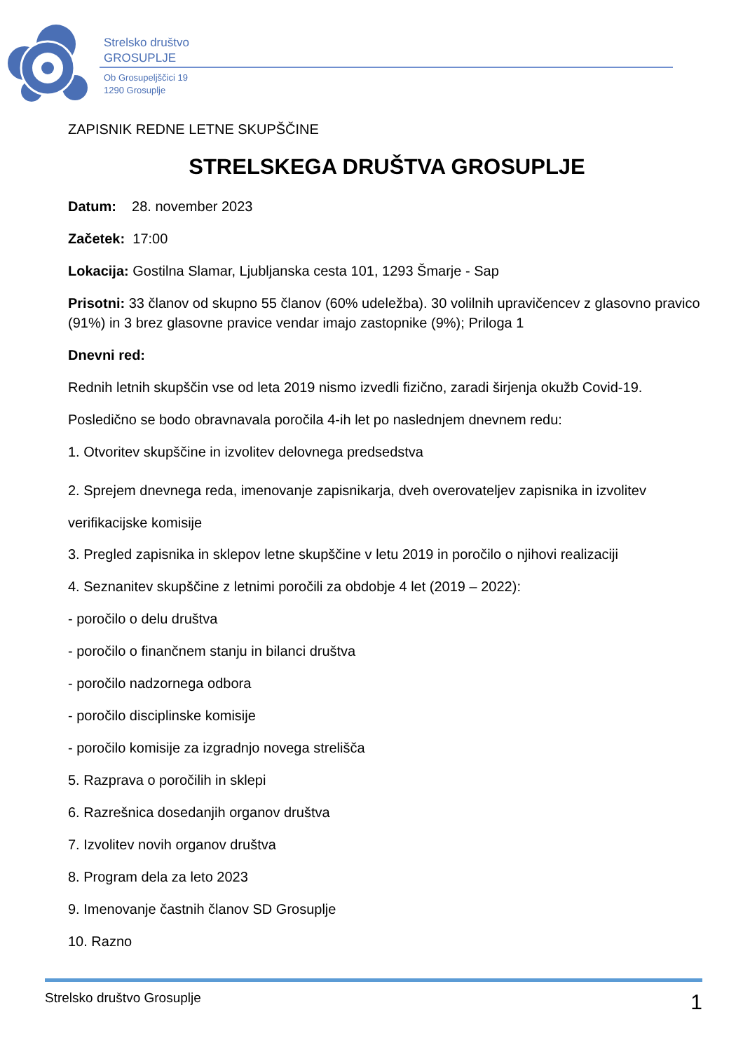Strelsko društvo
GROSUPLJE
Ob Grosupeljščici 19
1290 Grosuplje
ZAPISNIK REDNE LETNE SKUPŠČINE
STRELSKEGA DRUŠTVA GROSUPLJE
Datum: 28. november 2023
Začetek: 17:00
Lokacija: Gostilna Slamar, Ljubljanska cesta 101, 1293 Šmarje - Sap
Prisotni: 33 članov od skupno 55 članov (60% udeležba). 30 volilnih upravičencev z glasovno pravico (91%) in 3 brez glasovne pravice vendar imajo zastopnike (9%); Priloga 1
Dnevni red:
Rednih letnih skupščin vse od leta 2019 nismo izvedli fizično, zaradi širjenja okužb Covid-19.
Posledično se bodo obravnavala poročila 4-ih let po naslednjem dnevnem redu:
1. Otvoritev skupščine in izvolitev delovnega predsedstva
2. Sprejem dnevnega reda, imenovanje zapisnikarja, dveh overovateljev zapisnika in izvolitev verifikacijske komisije
3. Pregled zapisnika in sklepov letne skupščine v letu 2019 in poročilo o njihovi realizaciji
4. Seznanitev skupščine z letnimi poročili za obdobje 4 let (2019 – 2022):
- poročilo o delu društva
- poročilo o finančnem stanju in bilanci društva
- poročilo nadzornega odbora
- poročilo disciplinske komisije
- poročilo komisije za izgradnjo novega strelišča
5. Razprava o poročilih in sklepi
6. Razrešnica dosedanjih organov društva
7. Izvolitev novih organov društva
8. Program dela za leto 2023
9. Imenovanje častnih članov SD Grosuplje
10. Razno
Strelsko društvo Grosuplje 1